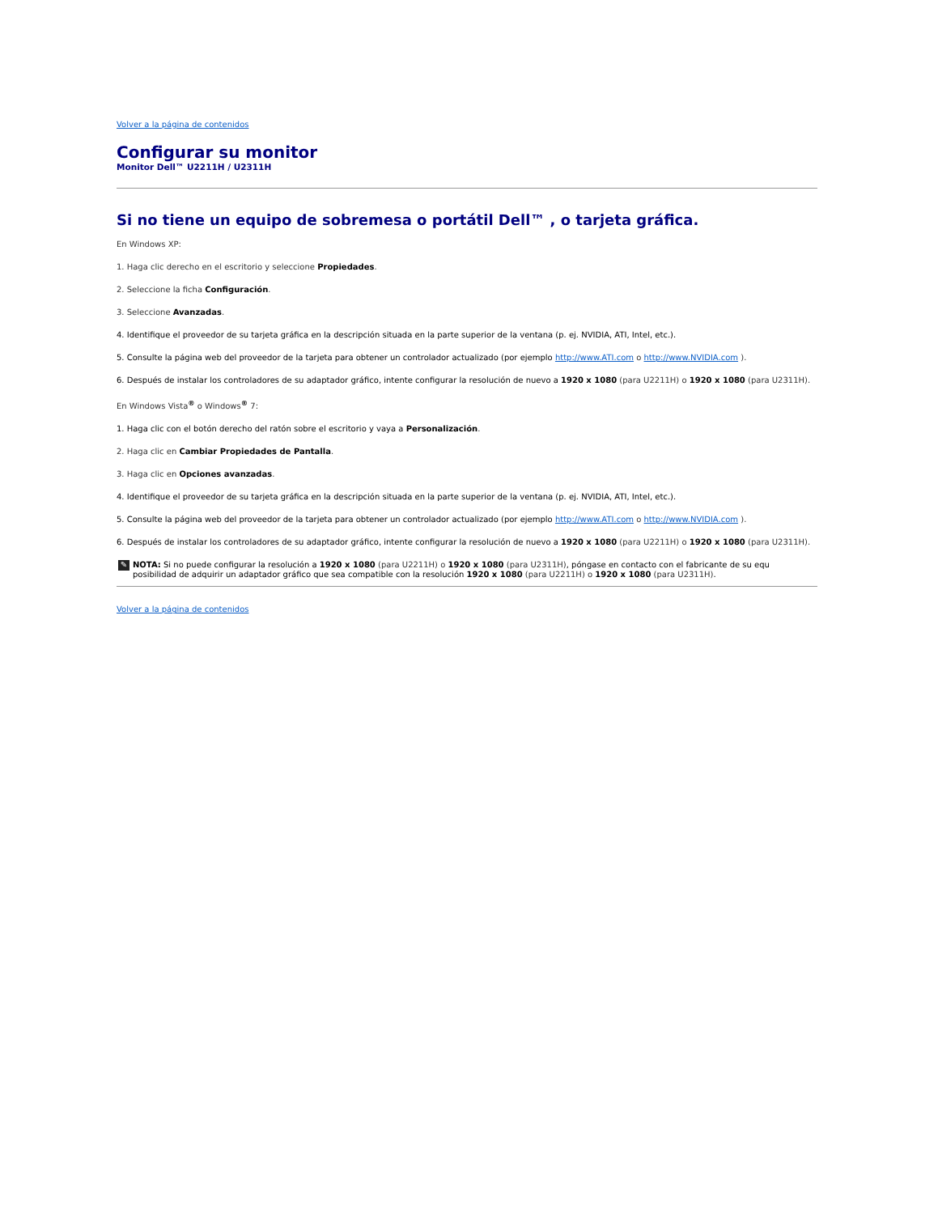Volver a la página de contenidos
Configurar su monitor
Monitor Dell™ U2211H / U2311H
Si no tiene un equipo de sobremesa o portátil Dell™ , o tarjeta gráfica.
En Windows XP:
1. Haga clic derecho en el escritorio y seleccione Propiedades.
2. Seleccione la ficha Configuración.
3. Seleccione Avanzadas.
4. Identifique el proveedor de su tarjeta gráfica en la descripción situada en la parte superior de la ventana (p. ej. NVIDIA, ATI, Intel, etc.).
5. Consulte la página web del proveedor de la tarjeta para obtener un controlador actualizado (por ejemplo http://www.ATI.com o http://www.NVIDIA.com ).
6. Después de instalar los controladores de su adaptador gráfico, intente configurar la resolución de nuevo a 1920 x 1080 (para U2211H) o 1920 x 1080 (para U2311H).
En Windows Vista<sup>®</sup> o Windows<sup>®</sup> 7:
1. Haga clic con el botón derecho del ratón sobre el escritorio y vaya a Personalización.
2. Haga clic en Cambiar Propiedades de Pantalla.
3. Haga clic en Opciones avanzadas.
4. Identifique el proveedor de su tarjeta gráfica en la descripción situada en la parte superior de la ventana (p. ej. NVIDIA, ATI, Intel, etc.).
5. Consulte la página web del proveedor de la tarjeta para obtener un controlador actualizado (por ejemplo http://www.ATI.com o http://www.NVIDIA.com ).
6. Después de instalar los controladores de su adaptador gráfico, intente configurar la resolución de nuevo a 1920 x 1080 (para U2211H) o 1920 x 1080 (para U2311H).
✎ NOTA: Si no puede configurar la resolución a 1920 x 1080 (para U2211H) o 1920 x 1080 (para U2311H), póngase en contacto con el fabricante de su equ
posibilidad de adquirir un adaptador gráfico que sea compatible con la resolución 1920 x 1080 (para U2211H) o 1920 x 1080 (para U2311H).
Volver a la página de contenidos